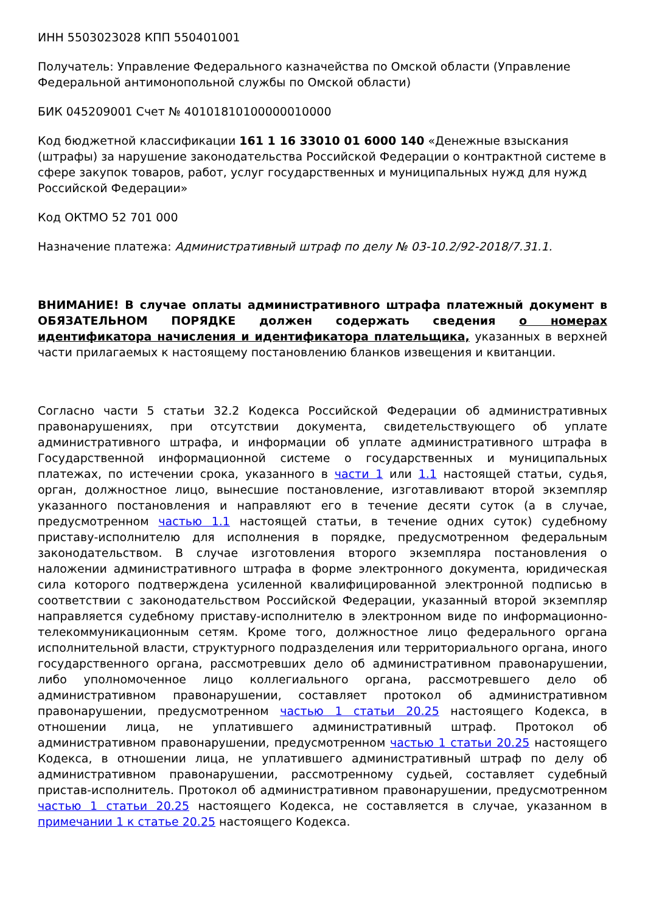ИНН 5503023028 КПП 550401001
Получатель: Управление Федерального казначейства по Омской области (Управление Федеральной антимонопольной службы по Омской области)
БИК 045209001 Счет № 40101810100000010000
Код бюджетной классификации 161 1 16 33010 01 6000 140 «Денежные взыскания (штрафы) за нарушение законодательства Российской Федерации о контрактной системе в сфере закупок товаров, работ, услуг государственных и муниципальных нужд для нужд Российской Федерации»
Код ОКТМО 52 701 000
Назначение платежа: Административный штраф по делу № 03-10.2/92-2018/7.31.1.
ВНИМАНИЕ! В случае оплаты административного штрафа платежный документ в ОБЯЗАТЕЛЬНОМ ПОРЯДКЕ должен содержать сведения о номерах идентификатора начисления и идентификатора плательщика, указанных в верхней части прилагаемых к настоящему постановлению бланков извещения и квитанции.
Согласно части 5 статьи 32.2 Кодекса Российской Федерации об административных правонарушениях, при отсутствии документа, свидетельствующего об уплате административного штрафа, и информации об уплате административного штрафа в Государственной информационной системе о государственных и муниципальных платежах, по истечении срока, указанного в части 1 или 1.1 настоящей статьи, судья, орган, должностное лицо, вынесшие постановление, изготавливают второй экземпляр указанного постановления и направляют его в течение десяти суток (а в случае, предусмотренном частью 1.1 настоящей статьи, в течение одних суток) судебному приставу-исполнителю для исполнения в порядке, предусмотренном федеральным законодательством. В случае изготовления второго экземпляра постановления о наложении административного штрафа в форме электронного документа, юридическая сила которого подтверждена усиленной квалифицированной электронной подписью в соответствии с законодательством Российской Федерации, указанный второй экземпляр направляется судебному приставу-исполнителю в электронном виде по информационно-телекоммуникационным сетям. Кроме того, должностное лицо федерального органа исполнительной власти, структурного подразделения или территориального органа, иного государственного органа, рассмотревших дело об административном правонарушении, либо уполномоченное лицо коллегиального органа, рассмотревшего дело об административном правонарушении, составляет протокол об административном правонарушении, предусмотренном частью 1 статьи 20.25 настоящего Кодекса, в отношении лица, не уплатившего административный штраф. Протокол об административном правонарушении, предусмотренном частью 1 статьи 20.25 настоящего Кодекса, в отношении лица, не уплатившего административный штраф по делу об административном правонарушении, рассмотренному судьей, составляет судебный пристав-исполнитель. Протокол об административном правонарушении, предусмотренном частью 1 статьи 20.25 настоящего Кодекса, не составляется в случае, указанном в примечании 1 к статье 20.25 настоящего Кодекса.